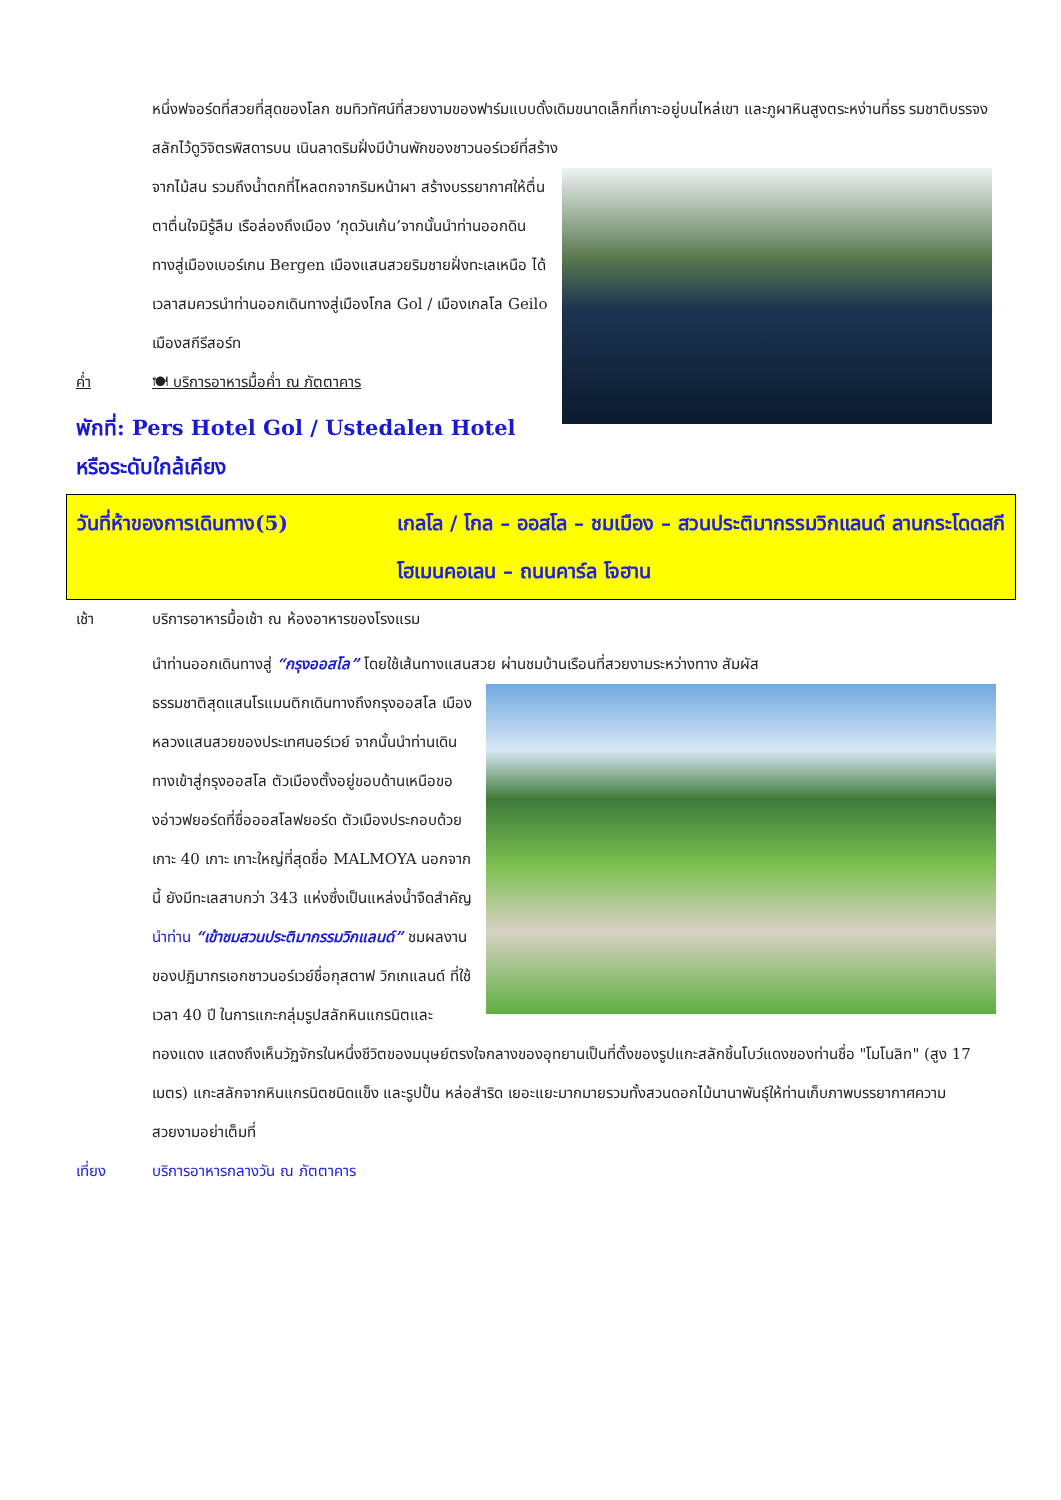หนึ่งฟจอร์ดที่สวยที่สุดของโลก ชมทิวทัศน์ที่สวยงามของฟาร์มแบบดั้งเดิมขนาดเล็กที่เกาะอยู่บนไหล่เขา และภูผาหินสูงตระหง่านที่ธร รมชาติบรรจงสลักไว้ดูวิจิตรพิสดารบน เนินลาดริมฝั่งมีบ้านพักของชาวนอร์เวย์ที่สร้าง
จากไม้สน รวมถึงน้ำตกที่ไหลตกจากริมหน้าผา สร้างบรรยากาศให้ตื่นตาตื่นใจมิรู้ลืม เรือล่องถึงเมือง ‘กุดวันเก้น’จากนั้นนำท่านออกดินทางสู่เมืองเบอร์เกน Bergen เมืองแสนสวยริมชายฝั่งทะเลเหนือ ได้เวลาสมควรนำท่านออกเดินทางสู่เมืองโกล Gol / เมืองเกลโล Geilo เมืองสกีรีสอร์ท
ค่ำ 🍽 บริการอาหารมื้อค่ำ ณ ภัตตาคาร
พักที่: Pers Hotel Gol / Ustedalen Hotel หรือระดับใกล้เคียง
วันที่ห้าของการเดินทาง(5) เกลโล / โกล – ออสโล – ชมเมือง – สวนประติมากรรมวิกแลนด์ ลานกระโดดสกีโฮเมนคอเลน – ถนนคาร์ล โจฮาน
เช้า บริการอาหารมื้อเช้า ณ ห้องอาหารของโรงแรม
นำท่านออกเดินทางสู่ “กรุงออสโล” โดยใช้เส้นทางแสนสวย ผ่านชมบ้านเรือนที่สวยงามระหว่างทาง สัมผัส
ธรรมชาติสุดแสนโรแมนติกเดินทางถึงกรุงออสโล เมืองหลวงแสนสวยของประเทศนอร์เวย์ จากนั้นนำท่านเดินทางเข้าสู่กรุงออสโล ตัวเมืองตั้งอยู่ขอบด้านเหนือของอ่าวฟยอร์ดที่ชื่อออสโลฟยอร์ด ตัวเมืองประกอบด้วยเกาะ 40 เกาะ เกาะใหญ่ที่สุดชื่อ MALMOYA นอกจากนี้ ยังมีทะเลสาบกว่า 343 แห่งซึ่งเป็นแหล่งน้ำจืดสำคัญ นำท่าน “เข้าชมสวนประติมากรรมวิกแลนด์” ชมผลงานของปฏิมากรเอกชาวนอร์เวย์ชื่อกุสตาฟ วิกเกแลนด์ ที่ใช้เวลา 40 ปี ในการแกะกลุ่มรูปสลักหินแกรนิตและทองแดง แสดงถึงเห็นวัฏจักรในหนึ่งชีวิตของมนุษย์ตรงใจกลางของอุทยานเป็นที่ตั้งของรูปแกะสลักชิ้นโบว์แดงของท่านชื่อ "โมโนลิท" (สูง 17 เมตร) แกะสลักจากหินแกรนิตชนิดแข็ง และรูปปั้น หล่อสำริด เยอะแยะมากมายรวมทั้งสวนดอกไม้นานาพันธุ์ให้ท่านเก็บภาพบรรยากาศความสวยงามอย่าเต็มที่
เที่ยง บริการอาหารกลางวัน ณ ภัตตาคาร